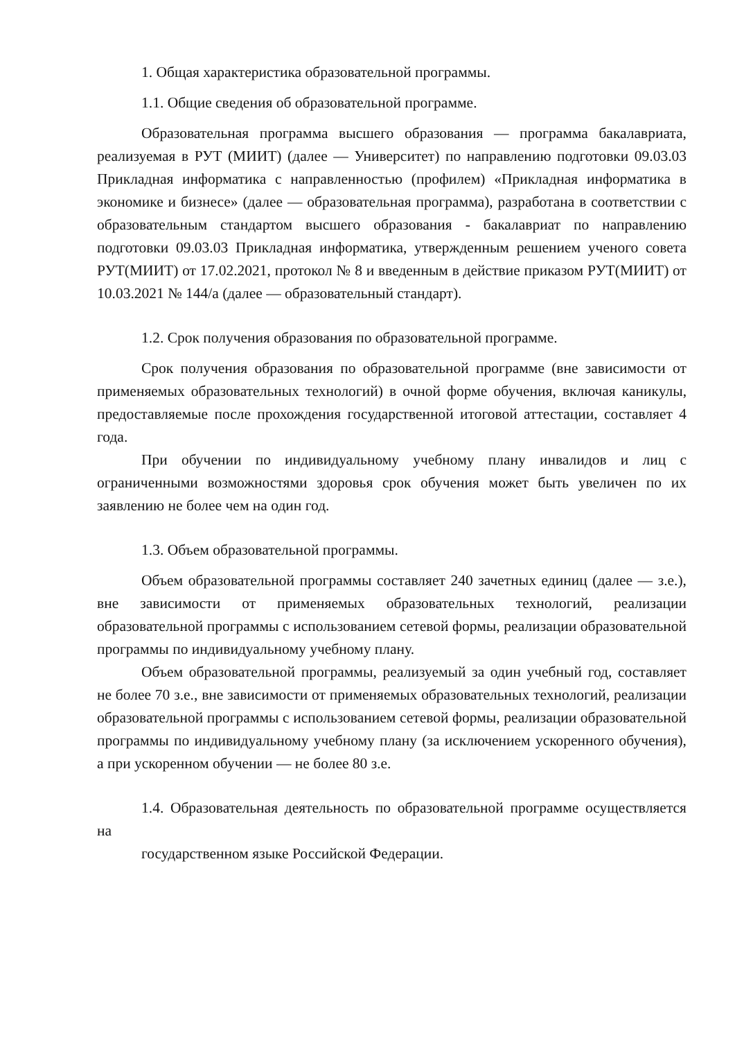1. Общая характеристика образовательной программы.
1.1. Общие сведения об образовательной программе.
Образовательная программа высшего образования — программа бакалавриата, реализуемая в РУТ (МИИТ) (далее — Университет) по направлению подготовки 09.03.03 Прикладная информатика с направленностью (профилем) «Прикладная информатика в экономике и бизнесе» (далее — образовательная программа), разработана в соответствии с образовательным стандартом высшего образования - бакалавриат по направлению подготовки 09.03.03 Прикладная информатика, утвержденным решением ученого совета РУТ(МИИТ) от 17.02.2021, протокол № 8 и введенным в действие приказом РУТ(МИИТ) от 10.03.2021 № 144/а (далее — образовательный стандарт).
1.2. Срок получения образования по образовательной программе.
Срок получения образования по образовательной программе (вне зависимости от применяемых образовательных технологий) в очной форме обучения, включая каникулы, предоставляемые после прохождения государственной итоговой аттестации, составляет 4 года.
При обучении по индивидуальному учебному плану инвалидов и лиц с ограниченными возможностями здоровья срок обучения может быть увеличен по их заявлению не более чем на один год.
1.3. Объем образовательной программы.
Объем образовательной программы составляет 240 зачетных единиц (далее — з.е.), вне зависимости от применяемых образовательных технологий, реализации образовательной программы с использованием сетевой формы, реализации образовательной программы по индивидуальному учебному плану.
Объем образовательной программы, реализуемый за один учебный год, составляет не более 70 з.е., вне зависимости от применяемых образовательных технологий, реализации образовательной программы с использованием сетевой формы, реализации образовательной программы по индивидуальному учебному плану (за исключением ускоренного обучения), а при ускоренном обучении — не более 80 з.е.
1.4. Образовательная деятельность по образовательной программе осуществляется на
государственном языке Российской Федерации.